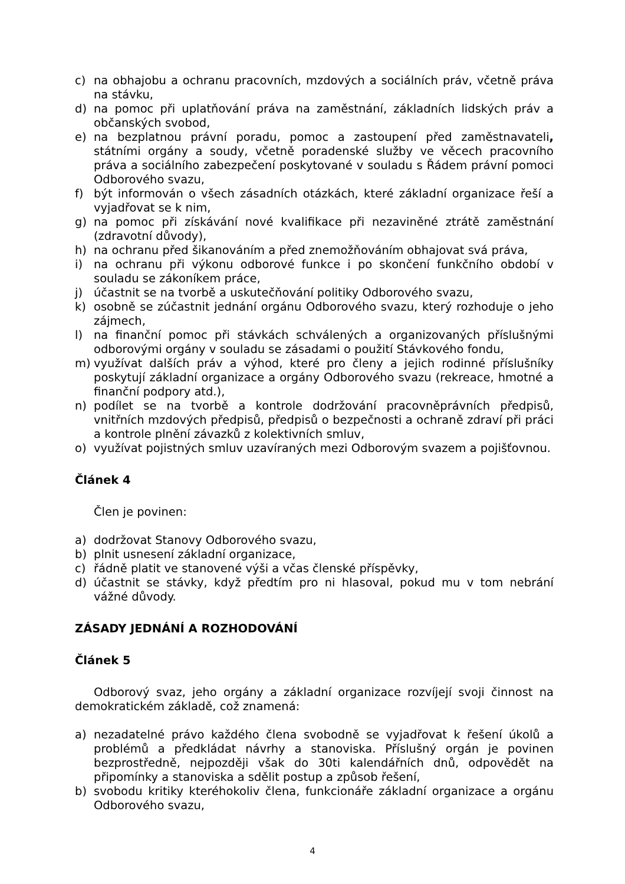c) na obhajobu a ochranu pracovních, mzdových a sociálních práv, včetně práva na stávku,
d) na pomoc při uplatňování práva na zaměstnání, základních lidských práv a občanských svobod,
e) na bezplatnou právní poradu, pomoc a zastoupení před zaměstnavateli, státními orgány a soudy, včetně poradenské služby ve věcech pracovního práva a sociálního zabezpečení poskytované v souladu s Řádem právní pomoci Odborového svazu,
f) být informován o všech zásadních otázkách, které základní organizace řeší a vyjadřovat se k nim,
g) na pomoc při získávání nové kvalifikace při nezaviněné ztrátě zaměstnání (zdravotní důvody),
h) na ochranu před šikanováním a před znemožňováním obhajovat svá práva,
i) na ochranu při výkonu odborové funkce i po skončení funkčního období v souladu se zákoníkem práce,
j) účastnit se na tvorbě a uskutečňování politiky Odborového svazu,
k) osobně se zúčastnit jednání orgánu Odborového svazu, který rozhoduje o jeho zájmech,
l) na finanční pomoc při stávkách schválených a organizovaných příslušnými odborovými orgány v souladu se zásadami o použití Stávkového fondu,
m) využívat dalších práv a výhod, které pro členy a jejich rodinné příslušníky poskytují základní organizace a orgány Odborového svazu (rekreace, hmotné a finanční podpory atd.),
n) podílet se na tvorbě a kontrole dodržování pracovněprávních předpisů, vnitřních mzdových předpisů, předpisů o bezpečnosti a ochraně zdraví při práci a kontrole plnění závazků z kolektivních smluv,
o) využívat pojistných smluv uzavíraných mezi Odborovým svazem a pojišťovnou.
Článek 4
Člen je povinen:
a) dodržovat Stanovy Odborového svazu,
b) plnit usnesení základní organizace,
c) řádně platit ve stanovené výši a včas členské příspěvky,
d) účastnit se stávky, když předtím pro ni hlasoval, pokud mu v tom nebrání vážné důvody.
ZÁSADY JEDNÁNÍ A ROZHODOVÁNÍ
Článek 5
Odborový svaz, jeho orgány a základní organizace rozvíjejí svoji činnost na demokratickém základě, což znamená:
a) nezadatelné právo každého člena svobodně se vyjadřovat k řešení úkolů a problémů a předkládat návrhy a stanoviska. Příslušný orgán je povinen bezprostředně, nejpozději však do 30ti kalendářních dnů, odpovědět na připomínky a stanoviska a sdělit postup a způsob řešení,
b) svobodu kritiky kteréhokoliv člena, funkcionáře základní organizace a orgánu Odborového svazu,
4